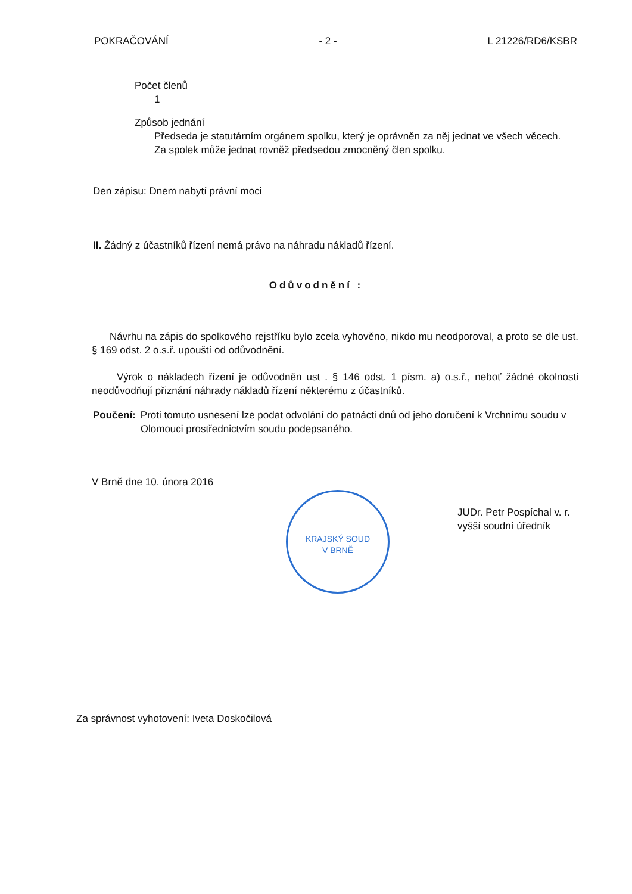POKRAČOVÁNÍ - 2 - L 21226/RD6/KSBR
Počet členů
1
Způsob jednání
Předseda je statutárním orgánem spolku, který je oprávněn za něj jednat ve všech věcech. Za spolek může jednat rovněž předsedou zmocněný člen spolku.
Den zápisu: Dnem nabytí právní moci
II. Žádný z účastníků řízení nemá právo na náhradu nákladů řízení.
Odůvodnění :
Návrhu na zápis do spolkového rejstříku bylo zcela vyhověno, nikdo mu neodporoval, a proto se dle ust. § 169 odst. 2 o.s.ř. upouští od odůvodnění.
Výrok o nákladech řízení je odůvodněn ust . § 146 odst. 1 písm. a) o.s.ř., neboť žádné okolnosti neodůvodňují přiznání náhrady nákladů řízení některému z účastníků.
Poučení: Proti tomuto usnesení lze podat odvolání do patnácti dnů od jeho doručení k Vrchnímu soudu v Olomouci prostřednictvím soudu podepsaného.
V Brně dne 10. února 2016
JUDr. Petr Pospíchal v. r.
vyšší soudní úředník
Za správnost vyhotovení: Iveta Doskočilová
KRAJSKÝ SOUD
V BRNĚ